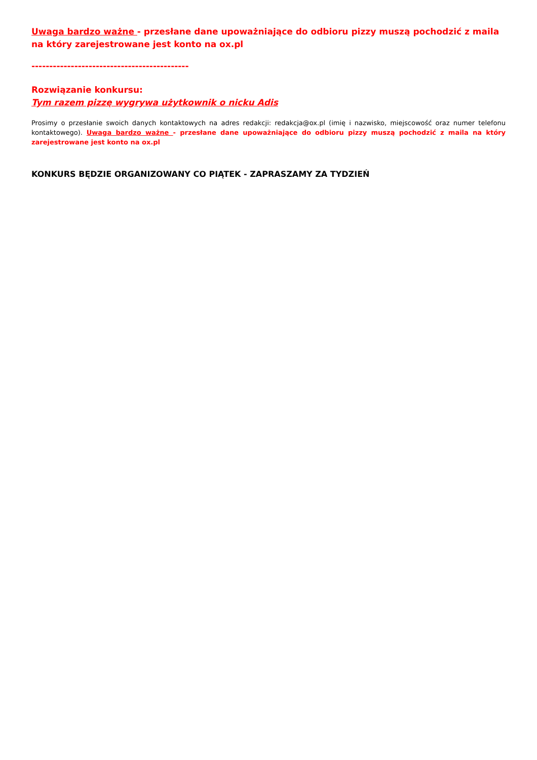Uwaga bardzo ważne - przesłane dane upoważniające do odbioru pizzy muszą pochodzić z maila na który zarejestrowane jest konto na ox.pl
-------------------------------------------------------
Rozwiązanie konkursu:
Tym razem pizzę wygrywa użytkownik o nicku Adis
Prosimy o przesłanie swoich danych kontaktowych na adres redakcji: redakcja@ox.pl (imię i nazwisko, miejscowość oraz numer telefonu kontaktowego). Uwaga bardzo ważne - przesłane dane upoważniające do odbioru pizzy muszą pochodzić z maila na który zarejestrowane jest konto na ox.pl
KONKURS BĘDZIE ORGANIZOWANY CO PIĄTEK - ZAPRASZAMY ZA TYDZIEŃ